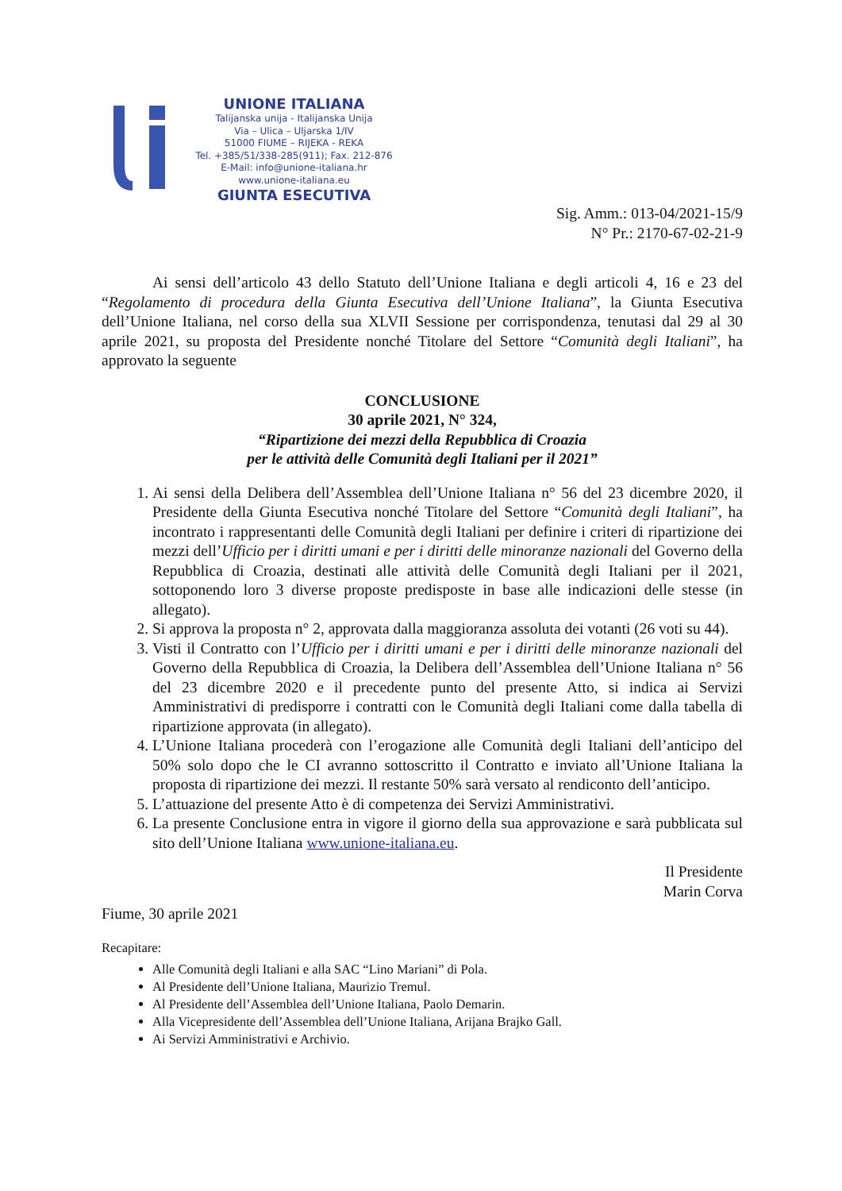UNIONE ITALIANA
Talijanska unija - Italijanska Unija
Via – Ulica – Uljarska 1/IV
51000 FIUME – RIJEKA - REKA
Tel. +385/51/338-285(911); Fax. 212-876
E-Mail: info@unione-italiana.hr
www.unione-italiana.eu
GIUNTA ESECUTIVA
Sig. Amm.: 013-04/2021-15/9
N° Pr.: 2170-67-02-21-9
Ai sensi dell’articolo 43 dello Statuto dell’Unione Italiana e degli articoli 4, 16 e 23 del “Regolamento di procedura della Giunta Esecutiva dell’Unione Italiana”, la Giunta Esecutiva dell’Unione Italiana, nel corso della sua XLVII Sessione per corrispondenza, tenutasi dal 29 al 30 aprile 2021, su proposta del Presidente nonché Titolare del Settore “Comunità degli Italiani”, ha approvato la seguente
CONCLUSIONE
30 aprile 2021, N° 324,
“Ripartizione dei mezzi della Repubblica di Croazia
per le attività delle Comunità degli Italiani per il 2021”
1. Ai sensi della Delibera dell’Assemblea dell’Unione Italiana n° 56 del 23 dicembre 2020, il Presidente della Giunta Esecutiva nonché Titolare del Settore “Comunità degli Italiani”, ha incontrato i rappresentanti delle Comunità degli Italiani per definire i criteri di ripartizione dei mezzi dell’Ufficio per i diritti umani e per i diritti delle minoranze nazionali del Governo della Repubblica di Croazia, destinati alle attività delle Comunità degli Italiani per il 2021, sottoponendo loro 3 diverse proposte predisposte in base alle indicazioni delle stesse (in allegato).
2. Si approva la proposta n° 2, approvata dalla maggioranza assoluta dei votanti (26 voti su 44).
3. Visti il Contratto con l’Ufficio per i diritti umani e per i diritti delle minoranze nazionali del Governo della Repubblica di Croazia, la Delibera dell’Assemblea dell’Unione Italiana n° 56 del 23 dicembre 2020 e il precedente punto del presente Atto, si indica ai Servizi Amministrativi di predisporre i contratti con le Comunità degli Italiani come dalla tabella di ripartizione approvata (in allegato).
4. L’Unione Italiana procederà con l’erogazione alle Comunità degli Italiani dell’anticipo del 50% solo dopo che le CI avranno sottoscritto il Contratto e inviato all’Unione Italiana la proposta di ripartizione dei mezzi. Il restante 50% sarà versato al rendiconto dell’anticipo.
5. L’attuazione del presente Atto è di competenza dei Servizi Amministrativi.
6. La presente Conclusione entra in vigore il giorno della sua approvazione e sarà pubblicata sul sito dell’Unione Italiana www.unione-italiana.eu.
Il Presidente
Marin Corva
Fiume, 30 aprile 2021
Recapitare:
Alle Comunità degli Italiani e alla SAC “Lino Mariani” di Pola.
Al Presidente dell’Unione Italiana, Maurizio Tremul.
Al Presidente dell’Assemblea dell’Unione Italiana, Paolo Demarin.
Alla Vicepresidente dell’Assemblea dell’Unione Italiana, Arijana Brajko Gall.
Ai Servizi Amministrativi e Archivio.